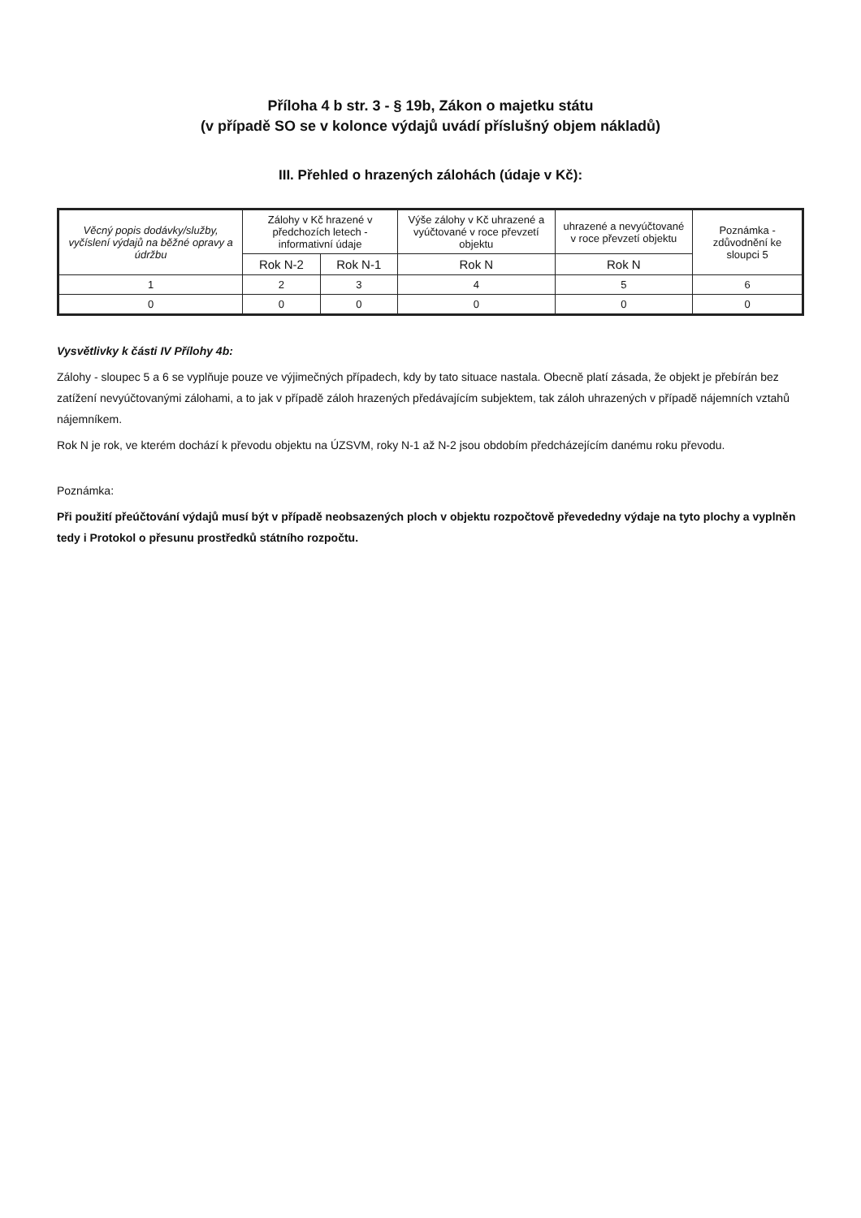Příloha 4 b str. 3 - § 19b, Zákon o majetku státu
(v případě SO se v kolonce výdajů uvádí příslušný objem nákladů)
III. Přehled o hrazených zálohách (údaje v Kč):
| Věcný popis dodávky/služby, vyčíslení výdajů na běžné opravy a údržbu | Zálohy v Kč hrazené v předchozích letech - informativní údaje | | Výše zálohy v Kč uhrazené a vyúčtované v roce převzetí objektu | uhrazené a nevyúčtované v roce převzetí objektu | Poznámka - zdůvodnění ke sloupci 5 |
| --- | --- | --- | --- | --- | --- |
| | Rok N-2 | Rok N-1 | Rok N | Rok N | |
| 1 | 2 | 3 | 4 | 5 | 6 |
| 0 | 0 | 0 | 0 | 0 | 0 |
Vysvětlivky k části IV Přílohy 4b:
Zálohy - sloupec 5 a 6 se vyplňuje pouze ve výjimečných případech, kdy by tato situace nastala. Obecně platí zásada, že objekt je přebírán bez zatížení nevyúčtovanými zálohami, a to jak v případě záloh hrazených předávajícím subjektem, tak záloh uhrazených v případě nájemních vztahů nájemníkem.
Rok N je rok, ve kterém dochází k převodu objektu na ÚZSVM, roky N-1 až N-2 jsou obdobím předcházejícím danému roku převodu.
Poznámka:
Při použití přeúčtování výdajů musí být v případě neobsazených ploch v objektu rozpočtově převededny výdaje na tyto plochy a vyplněn tedy i Protokol o přesunu prostředků státního rozpočtu.